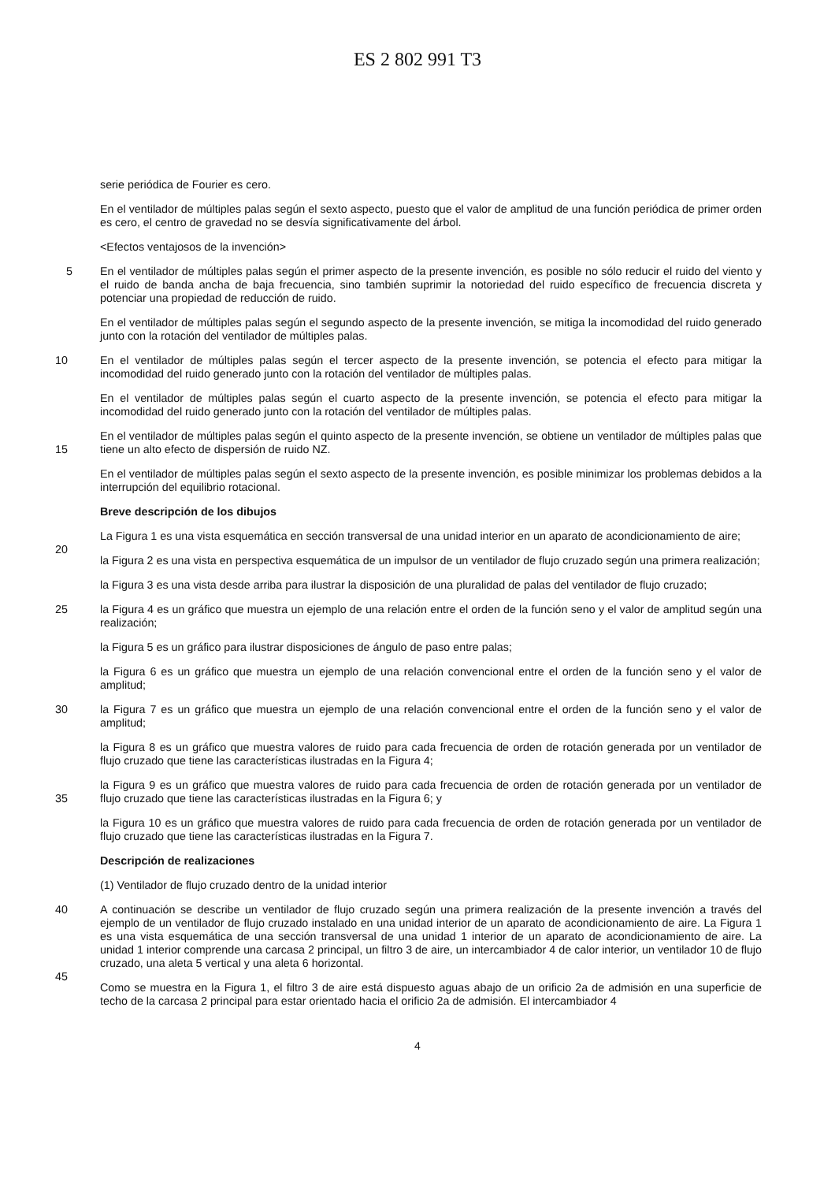ES 2 802 991 T3
serie periódica de Fourier es cero.
En el ventilador de múltiples palas según el sexto aspecto, puesto que el valor de amplitud de una función periódica de primer orden es cero, el centro de gravedad no se desvía significativamente del árbol.
<Efectos ventajosos de la invención>
5
En el ventilador de múltiples palas según el primer aspecto de la presente invención, es posible no sólo reducir el ruido del viento y el ruido de banda ancha de baja frecuencia, sino también suprimir la notoriedad del ruido específico de frecuencia discreta y potenciar una propiedad de reducción de ruido.
En el ventilador de múltiples palas según el segundo aspecto de la presente invención, se mitiga la incomodidad del ruido generado junto con la rotación del ventilador de múltiples palas.
10
En el ventilador de múltiples palas según el tercer aspecto de la presente invención, se potencia el efecto para mitigar la incomodidad del ruido generado junto con la rotación del ventilador de múltiples palas.
En el ventilador de múltiples palas según el cuarto aspecto de la presente invención, se potencia el efecto para mitigar la incomodidad del ruido generado junto con la rotación del ventilador de múltiples palas.
15
En el ventilador de múltiples palas según el quinto aspecto de la presente invención, se obtiene un ventilador de múltiples palas que tiene un alto efecto de dispersión de ruido NZ.
En el ventilador de múltiples palas según el sexto aspecto de la presente invención, es posible minimizar los problemas debidos a la interrupción del equilibrio rotacional.
Breve descripción de los dibujos
20
La Figura 1 es una vista esquemática en sección transversal de una unidad interior en un aparato de acondicionamiento de aire;
la Figura 2 es una vista en perspectiva esquemática de un impulsor de un ventilador de flujo cruzado según una primera realización;
la Figura 3 es una vista desde arriba para ilustrar la disposición de una pluralidad de palas del ventilador de flujo cruzado;
25
la Figura 4 es un gráfico que muestra un ejemplo de una relación entre el orden de la función seno y el valor de amplitud según una realización;
la Figura 5 es un gráfico para ilustrar disposiciones de ángulo de paso entre palas;
la Figura 6 es un gráfico que muestra un ejemplo de una relación convencional entre el orden de la función seno y el valor de amplitud;
30
la Figura 7 es un gráfico que muestra un ejemplo de una relación convencional entre el orden de la función seno y el valor de amplitud;
la Figura 8 es un gráfico que muestra valores de ruido para cada frecuencia de orden de rotación generada por un ventilador de flujo cruzado que tiene las características ilustradas en la Figura 4;
35
la Figura 9 es un gráfico que muestra valores de ruido para cada frecuencia de orden de rotación generada por un ventilador de flujo cruzado que tiene las características ilustradas en la Figura 6; y
la Figura 10 es un gráfico que muestra valores de ruido para cada frecuencia de orden de rotación generada por un ventilador de flujo cruzado que tiene las características ilustradas en la Figura 7.
Descripción de realizaciones
(1) Ventilador de flujo cruzado dentro de la unidad interior
40
45
A continuación se describe un ventilador de flujo cruzado según una primera realización de la presente invención a través del ejemplo de un ventilador de flujo cruzado instalado en una unidad interior de un aparato de acondicionamiento de aire. La Figura 1 es una vista esquemática de una sección transversal de una unidad 1 interior de un aparato de acondicionamiento de aire. La unidad 1 interior comprende una carcasa 2 principal, un filtro 3 de aire, un intercambiador 4 de calor interior, un ventilador 10 de flujo cruzado, una aleta 5 vertical y una aleta 6 horizontal.
Como se muestra en la Figura 1, el filtro 3 de aire está dispuesto aguas abajo de un orificio 2a de admisión en una superficie de techo de la carcasa 2 principal para estar orientado hacia el orificio 2a de admisión. El intercambiador 4
4